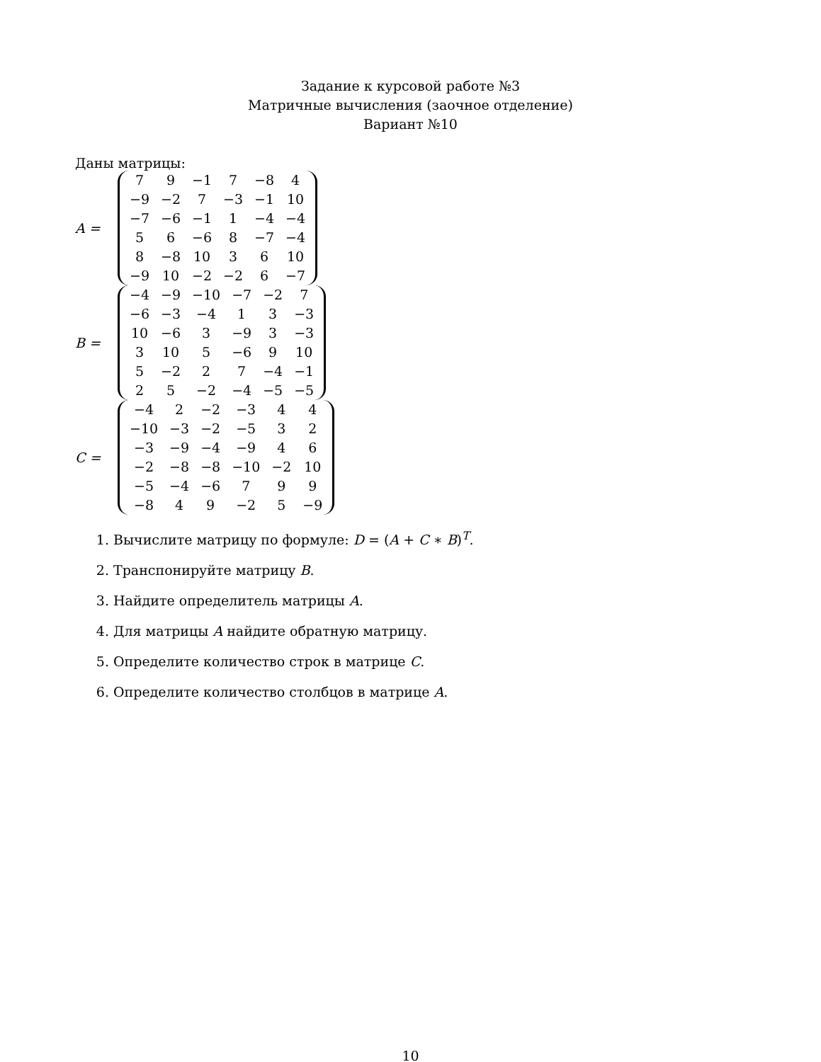Задание к курсовой работе №3
Матричные вычисления (заочное отделение)
Вариант №10
Даны матрицы:
A =
| 7 | 9 | −1 | 7 | −8 | 4 |
| −9 | −2 | 7 | −3 | −1 | 10 |
| −7 | −6 | −1 | 1 | −4 | −4 |
| 5 | 6 | −6 | 8 | −7 | −4 |
| 8 | −8 | 10 | 3 | 6 | 10 |
| −9 | 10 | −2 | −2 | 6 | −7 |
B =
| −4 | −9 | −10 | −7 | −2 | 7 |
| −6 | −3 | −4 | 1 | 3 | −3 |
| 10 | −6 | 3 | −9 | 3 | −3 |
| 3 | 10 | 5 | −6 | 9 | 10 |
| 5 | −2 | 2 | 7 | −4 | −1 |
| 2 | 5 | −2 | −4 | −5 | −5 |
C =
| −4 | 2 | −2 | −3 | 4 | 4 |
| −10 | −3 | −2 | −5 | 3 | 2 |
| −3 | −9 | −4 | −9 | 4 | 6 |
| −2 | −8 | −8 | −10 | −2 | 10 |
| −5 | −4 | −6 | 7 | 9 | 9 |
| −8 | 4 | 9 | −2 | 5 | −9 |
1. Вычислите матрицу по формуле: D = (A + C ∗ B)<sup>T</sup>.
2. Транспонируйте матрицу B.
3. Найдите определитель матрицы A.
4. Для матрицы A найдите обратную матрицу.
5. Определите количество строк в матрице C.
6. Определите количество столбцов в матрице A.
10